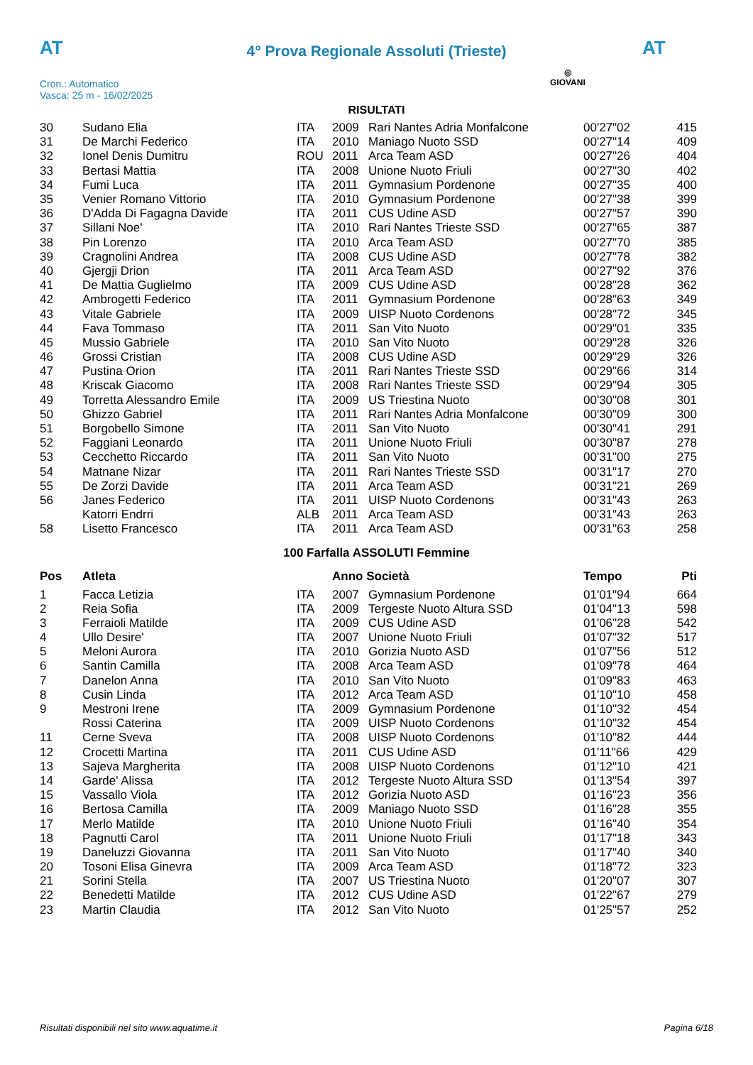AT
4° Prova Regionale Assoluti (Trieste)
AT
Cron.: Automatico
Vasca: 25 m - 16/02/2025
◎
GIOVANI
RISULTATI
| 30 | Sudano Elia | ITA | 2009 | Rari Nantes Adria Monfalcone | 00'27"02 | 415 |
| 31 | De Marchi Federico | ITA | 2010 | Maniago Nuoto SSD | 00'27"14 | 409 |
| 32 | Ionel Denis Dumitru | ROU | 2011 | Arca Team ASD | 00'27"26 | 404 |
| 33 | Bertasi Mattia | ITA | 2008 | Unione Nuoto Friuli | 00'27"30 | 402 |
| 34 | Fumi Luca | ITA | 2011 | Gymnasium Pordenone | 00'27"35 | 400 |
| 35 | Venier Romano Vittorio | ITA | 2010 | Gymnasium Pordenone | 00'27"38 | 399 |
| 36 | D'Adda Di Fagagna Davide | ITA | 2011 | CUS Udine ASD | 00'27"57 | 390 |
| 37 | Sillani Noe' | ITA | 2010 | Rari Nantes Trieste SSD | 00'27"65 | 387 |
| 38 | Pin Lorenzo | ITA | 2010 | Arca Team ASD | 00'27"70 | 385 |
| 39 | Cragnolini Andrea | ITA | 2008 | CUS Udine ASD | 00'27"78 | 382 |
| 40 | Gjergji Drion | ITA | 2011 | Arca Team ASD | 00'27"92 | 376 |
| 41 | De Mattia Guglielmo | ITA | 2009 | CUS Udine ASD | 00'28"28 | 362 |
| 42 | Ambrogetti Federico | ITA | 2011 | Gymnasium Pordenone | 00'28"63 | 349 |
| 43 | Vitale Gabriele | ITA | 2009 | UISP Nuoto Cordenons | 00'28"72 | 345 |
| 44 | Fava Tommaso | ITA | 2011 | San Vito Nuoto | 00'29"01 | 335 |
| 45 | Mussio Gabriele | ITA | 2010 | San Vito Nuoto | 00'29"28 | 326 |
| 46 | Grossi Cristian | ITA | 2008 | CUS Udine ASD | 00'29"29 | 326 |
| 47 | Pustina Orion | ITA | 2011 | Rari Nantes Trieste SSD | 00'29"66 | 314 |
| 48 | Kriscak Giacomo | ITA | 2008 | Rari Nantes Trieste SSD | 00'29"94 | 305 |
| 49 | Torretta Alessandro Emile | ITA | 2009 | US Triestina Nuoto | 00'30"08 | 301 |
| 50 | Ghizzo Gabriel | ITA | 2011 | Rari Nantes Adria Monfalcone | 00'30"09 | 300 |
| 51 | Borgobello Simone | ITA | 2011 | San Vito Nuoto | 00'30"41 | 291 |
| 52 | Faggiani Leonardo | ITA | 2011 | Unione Nuoto Friuli | 00'30"87 | 278 |
| 53 | Cecchetto Riccardo | ITA | 2011 | San Vito Nuoto | 00'31"00 | 275 |
| 54 | Matnane Nizar | ITA | 2011 | Rari Nantes Trieste SSD | 00'31"17 | 270 |
| 55 | De Zorzi Davide | ITA | 2011 | Arca Team ASD | 00'31"21 | 269 |
| 56 | Janes Federico | ITA | 2011 | UISP Nuoto Cordenons | 00'31"43 | 263 |
| | Katorri Endrri | ALB | 2011 | Arca Team ASD | 00'31"43 | 263 |
| 58 | Lisetto Francesco | ITA | 2011 | Arca Team ASD | 00'31"63 | 258 |
100 Farfalla ASSOLUTI Femmine
| Pos | Atleta | | Anno Società | | Tempo | Pti |
| --- | --- | --- | --- | --- | --- | --- |
| 1 | Facca Letizia | ITA | 2007 | Gymnasium Pordenone | 01'01"94 | 664 |
| 2 | Reia Sofia | ITA | 2009 | Tergeste Nuoto Altura SSD | 01'04"13 | 598 |
| 3 | Ferraioli Matilde | ITA | 2009 | CUS Udine ASD | 01'06"28 | 542 |
| 4 | Ullo Desire' | ITA | 2007 | Unione Nuoto Friuli | 01'07"32 | 517 |
| 5 | Meloni Aurora | ITA | 2010 | Gorizia Nuoto ASD | 01'07"56 | 512 |
| 6 | Santin Camilla | ITA | 2008 | Arca Team ASD | 01'09"78 | 464 |
| 7 | Danelon Anna | ITA | 2010 | San Vito Nuoto | 01'09"83 | 463 |
| 8 | Cusin Linda | ITA | 2012 | Arca Team ASD | 01'10"10 | 458 |
| 9 | Mestroni Irene | ITA | 2009 | Gymnasium Pordenone | 01'10"32 | 454 |
| | Rossi Caterina | ITA | 2009 | UISP Nuoto Cordenons | 01'10"32 | 454 |
| 11 | Cerne Sveva | ITA | 2008 | UISP Nuoto Cordenons | 01'10"82 | 444 |
| 12 | Crocetti Martina | ITA | 2011 | CUS Udine ASD | 01'11"66 | 429 |
| 13 | Sajeva Margherita | ITA | 2008 | UISP Nuoto Cordenons | 01'12"10 | 421 |
| 14 | Garde' Alissa | ITA | 2012 | Tergeste Nuoto Altura SSD | 01'13"54 | 397 |
| 15 | Vassallo Viola | ITA | 2012 | Gorizia Nuoto ASD | 01'16"23 | 356 |
| 16 | Bertosa Camilla | ITA | 2009 | Maniago Nuoto SSD | 01'16"28 | 355 |
| 17 | Merlo Matilde | ITA | 2010 | Unione Nuoto Friuli | 01'16"40 | 354 |
| 18 | Pagnutti Carol | ITA | 2011 | Unione Nuoto Friuli | 01'17"18 | 343 |
| 19 | Daneluzzi Giovanna | ITA | 2011 | San Vito Nuoto | 01'17"40 | 340 |
| 20 | Tosoni Elisa Ginevra | ITA | 2009 | Arca Team ASD | 01'18"72 | 323 |
| 21 | Sorini Stella | ITA | 2007 | US Triestina Nuoto | 01'20"07 | 307 |
| 22 | Benedetti Matilde | ITA | 2012 | CUS Udine ASD | 01'22"67 | 279 |
| 23 | Martin Claudia | ITA | 2012 | San Vito Nuoto | 01'25"57 | 252 |
Risultati disponibili nel sito www.aquatime.it Pagina 6/18